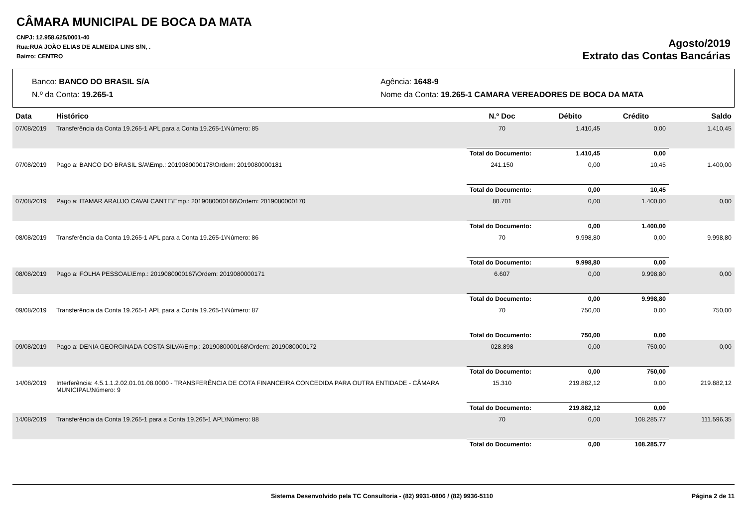CÂMARA MUNICIPAL DE BOCA DA MATA
CNPJ: 12.958.625/0001-40
Rua:RUA JOÃO ELIAS DE ALMEIDA LINS S/N, .
Bairro: CENTRO
Agosto/2019
Extrato das Contas Bancárias
Banco: BANCO DO BRASIL S/A
Agência: 1648-9
N.º da Conta: 19.265-1
Nome da Conta: 19.265-1 CAMARA VEREADORES DE BOCA DA MATA
| Data | Histórico | N.º Doc | Débito | Crédito | Saldo |
| --- | --- | --- | --- | --- | --- |
| 07/08/2019 | Transferência da Conta 19.265-1 APL para a Conta 19.265-1\Número: 85 | 70 | 1.410,45 | 0,00 | 1.410,45 |
| | | Total do Documento: | 1.410,45 | 0,00 | |
| 07/08/2019 | Pago a: BANCO DO BRASIL S/A\Emp.: 2019080000178\Ordem: 2019080000181 | 241.150 | 0,00 | 10,45 | 1.400,00 |
| | | Total do Documento: | 0,00 | 10,45 | |
| 07/08/2019 | Pago a: ITAMAR ARAUJO CAVALCANTE\Emp.: 2019080000166\Ordem: 2019080000170 | 80.701 | 0,00 | 1.400,00 | 0,00 |
| | | Total do Documento: | 0,00 | 1.400,00 | |
| 08/08/2019 | Transferência da Conta 19.265-1 APL para a Conta 19.265-1\Número: 86 | 70 | 9.998,80 | 0,00 | 9.998,80 |
| | | Total do Documento: | 9.998,80 | 0,00 | |
| 08/08/2019 | Pago a: FOLHA PESSOAL\Emp.: 2019080000167\Ordem: 2019080000171 | 6.607 | 0,00 | 9.998,80 | 0,00 |
| | | Total do Documento: | 0,00 | 9.998,80 | |
| 09/08/2019 | Transferência da Conta 19.265-1 APL para a Conta 19.265-1\Número: 87 | 70 | 750,00 | 0,00 | 750,00 |
| | | Total do Documento: | 750,00 | 0,00 | |
| 09/08/2019 | Pago a: DENIA GEORGINADA COSTA SILVA\Emp.: 2019080000168\Ordem: 2019080000172 | 028.898 | 0,00 | 750,00 | 0,00 |
| | | Total do Documento: | 0,00 | 750,00 | |
| 14/08/2019 | Interferência: 4.5.1.1.2.02.01.01.08.0000 - TRANSFERÊNCIA DE COTA FINANCEIRA CONCEDIDA PARA OUTRA ENTIDADE - CÂMARA MUNICIPAL\Número: 9 | 15.310 | 219.882,12 | 0,00 | 219.882,12 |
| | | Total do Documento: | 219.882,12 | 0,00 | |
| 14/08/2019 | Transferência da Conta 19.265-1 para a Conta 19.265-1 APL\Número: 88 | 70 | 0,00 | 108.285,77 | 111.596,35 |
| | | Total do Documento: | 0,00 | 108.285,77 | |
Sistema Desenvolvido pela TC Consultoria - (82) 9931-0806 / (82) 9936-5110
Página 2 de 11